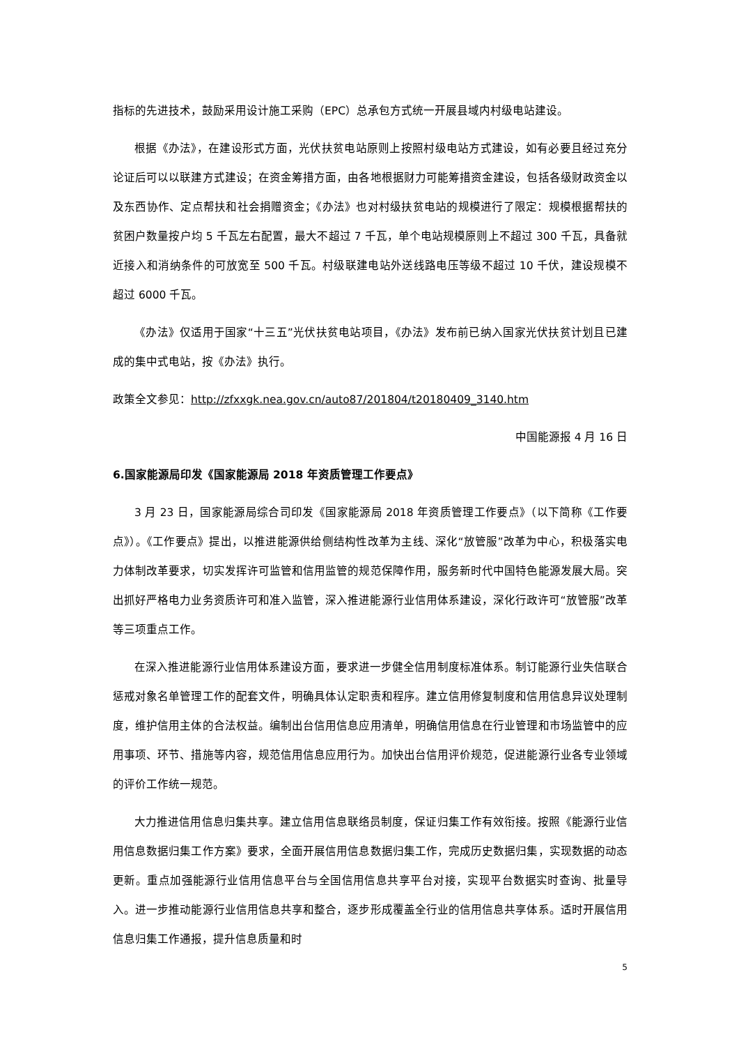指标的先进技术，鼓励采用设计施工采购（EPC）总承包方式统一开展县域内村级电站建设。
根据《办法》，在建设形式方面，光伏扶贫电站原则上按照村级电站方式建设，如有必要且经过充分论证后可以以联建方式建设；在资金筹措方面，由各地根据财力可能筹措资金建设，包括各级财政资金以及东西协作、定点帮扶和社会捐赠资金；《办法》也对村级扶贫电站的规模进行了限定：规模根据帮扶的贫困户数量按户均 5 千瓦左右配置，最大不超过 7 千瓦，单个电站规模原则上不超过 300 千瓦，具备就近接入和消纳条件的可放宽至 500 千瓦。村级联建电站外送线路电压等级不超过 10 千伏，建设规模不超过 6000 千瓦。
《办法》仅适用于国家“十三五”光伏扶贫电站项目，《办法》发布前已纳入国家光伏扶贫计划且已建成的集中式电站，按《办法》执行。
政策全文参见：http://zfxxgk.nea.gov.cn/auto87/201804/t20180409_3140.htm
中国能源报 4 月 16 日
6.国家能源局印发《国家能源局 2018 年资质管理工作要点》
3 月 23 日，国家能源局综合司印发《国家能源局 2018 年资质管理工作要点》（以下简称《工作要点》）。《工作要点》提出，以推进能源供给侧结构性改革为主线、深化“放管服”改革为中心，积极落实电力体制改革要求，切实发挥许可监管和信用监管的规范保障作用，服务新时代中国特色能源发展大局。突出抓好严格电力业务资质许可和准入监管，深入推进能源行业信用体系建设，深化行政许可“放管服”改革等三项重点工作。
在深入推进能源行业信用体系建设方面，要求进一步健全信用制度标准体系。制订能源行业失信联合惩戒对象名单管理工作的配套文件，明确具体认定职责和程序。建立信用修复制度和信用信息异议处理制度，维护信用主体的合法权益。编制出台信用信息应用清单，明确信用信息在行业管理和市场监管中的应用事项、环节、措施等内容，规范信用信息应用行为。加快出台信用评价规范，促进能源行业各专业领域的评价工作统一规范。
大力推进信用信息归集共享。建立信用信息联络员制度，保证归集工作有效衔接。按照《能源行业信用信息数据归集工作方案》要求，全面开展信用信息数据归集工作，完成历史数据归集，实现数据的动态更新。重点加强能源行业信用信息平台与全国信用信息共享平台对接，实现平台数据实时查询、批量导入。进一步推动能源行业信用信息共享和整合，逐步形成覆盖全行业的信用信息共享体系。适时开展信用信息归集工作通报，提升信息质量和时
5